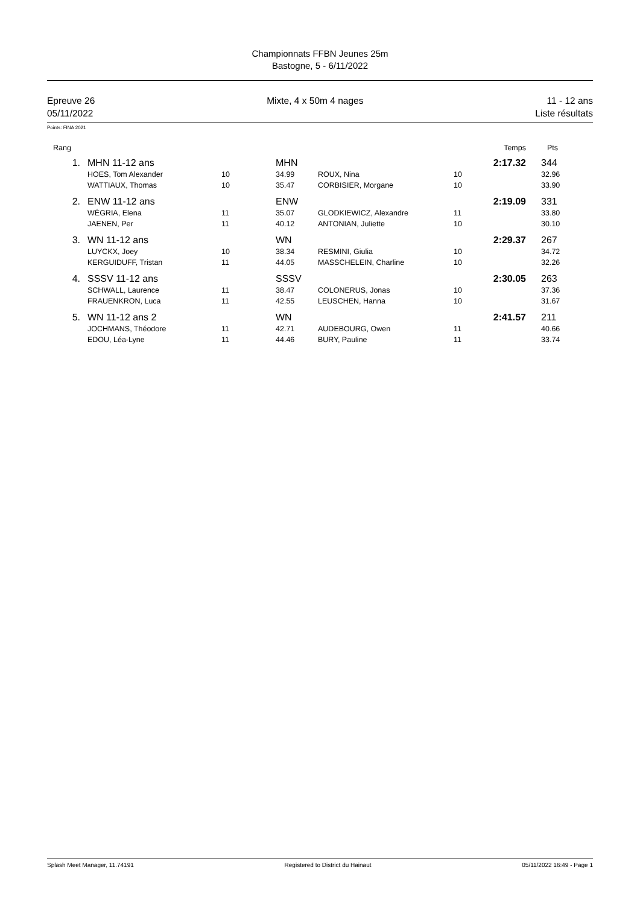Championnats FFBN Jeunes 25m
Bastogne, 5 - 6/11/2022
Epreuve 26
05/11/2022
Mixte, 4 x 50m 4 nages 11 - 12 ans
Liste résultats
Points: FINA 2021
| Rang | | | | | | Temps | Pts |
| --- | --- | --- | --- | --- | --- | --- | --- |
| 1. | MHN 11-12 ans | | MHN | | | 2:17.32 | 344 |
| | HOES, Tom Alexander | 10 | 34.99 | ROUX, Nina | 10 | | 32.96 |
| | WATTIAUX, Thomas | 10 | 35.47 | CORBISIER, Morgane | 10 | | 33.90 |
| 2. | ENW 11-12 ans | | ENW | | | 2:19.09 | 331 |
| | WÉGRIA, Elena | 11 | 35.07 | GLODKIEWICZ, Alexandre | 11 | | 33.80 |
| | JAENEN, Per | 11 | 40.12 | ANTONIAN, Juliette | 10 | | 30.10 |
| 3. | WN 11-12 ans | | WN | | | 2:29.37 | 267 |
| | LUYCKX, Joey | 10 | 38.34 | RESMINI, Giulia | 10 | | 34.72 |
| | KERGUIDUFF, Tristan | 11 | 44.05 | MASSCHELEIN, Charline | 10 | | 32.26 |
| 4. | SSSV 11-12 ans | | SSSV | | | 2:30.05 | 263 |
| | SCHWALL, Laurence | 11 | 38.47 | COLONERUS, Jonas | 10 | | 37.36 |
| | FRAUENKRON, Luca | 11 | 42.55 | LEUSCHEN, Hanna | 10 | | 31.67 |
| 5. | WN 11-12 ans 2 | | WN | | | 2:41.57 | 211 |
| | JOCHMANS, Théodore | 11 | 42.71 | AUDEBOURG, Owen | 11 | | 40.66 |
| | EDOU, Léa-Lyne | 11 | 44.46 | BURY, Pauline | 11 | | 33.74 |
Splash Meet Manager, 11.74191 Registered to District du Hainaut 05/11/2022 16:49 - Page 1